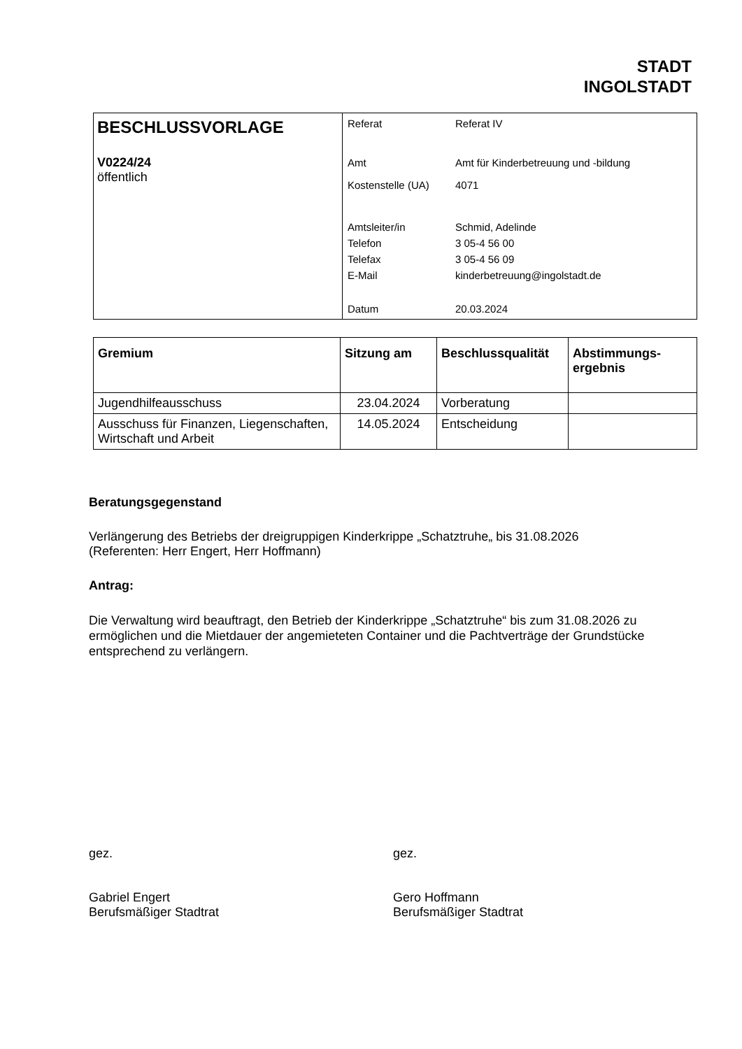STADT
INGOLSTADT
| BESCHLUSSVORLAGE V0224/24 öffentlich | / Referat / Referat IV / / Amt / Amt für Kinderbetreuung und -bildung / / Kostenstelle (UA) / 4071 / / Amtsleiter/in / Schmid, Adelinde / / Telefon / 3 05-4 56 00 / / Telefax / 3 05-4 56 09 / / E-Mail / kinderbetreuung@ingolstadt.de / / Datum / 20.03.2024 / |
| Gremium | Sitzung am | Beschlussqualität | Abstimmungs- ergebnis |
| --- | --- | --- | --- |
| Jugendhilfeausschuss | 23.04.2024 | Vorberatung | |
| Ausschuss für Finanzen, Liegenschaften, Wirtschaft und Arbeit | 14.05.2024 | Entscheidung | |
Beratungsgegenstand
Verlängerung des Betriebs der dreigruppigen Kinderkrippe „Schatztruhe„ bis 31.08.2026
(Referenten: Herr Engert, Herr Hoffmann)
Antrag:
Die Verwaltung wird beauftragt, den Betrieb der Kinderkrippe „Schatztruhe“ bis zum 31.08.2026 zu ermöglichen und die Mietdauer der angemieteten Container und die Pachtverträge der Grundstücke entsprechend zu verlängern.
gez.
Gabriel Engert
Berufsmäßiger Stadtrat
gez.
Gero Hoffmann
Berufsmäßiger Stadtrat